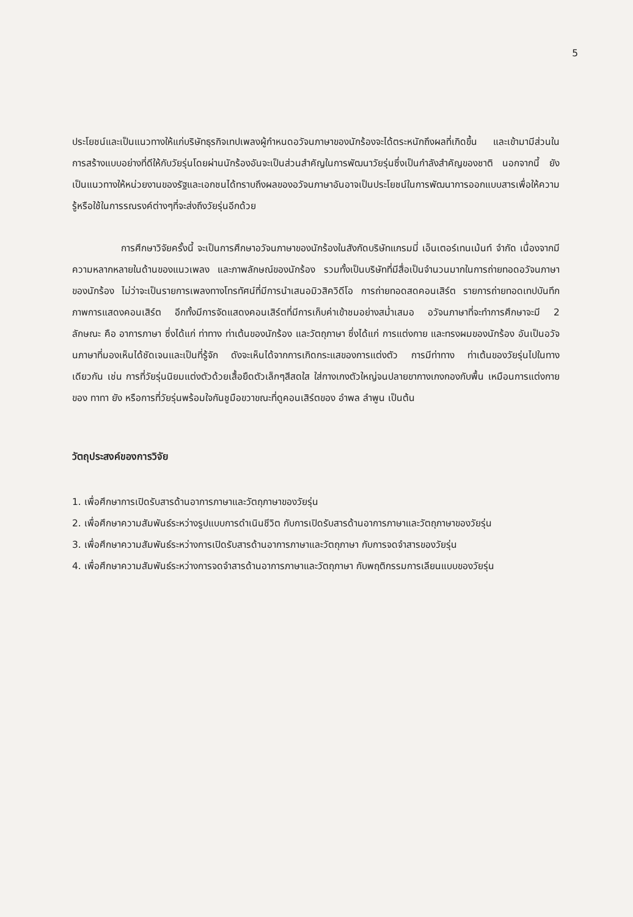5
ประโยชน์และเป็นแนวทางให้แก่บริษัทธุรกิจเทปเพลงผู้กำหนดอวัจนภาษาของนักร้องจะได้ตระหนักถึงผลที่เกิดขึ้น และเข้ามามีส่วนในการสร้างแบบอย่างที่ดีให้กับวัยรุ่นโดยผ่านนักร้องอันจะเป็นส่วนสำคัญในการพัฒนาวัยรุ่นซึ่งเป็นกำลังสำคัญของชาติ นอกจากนี้ ยังเป็นแนวทางให้หน่วยงานของรัฐและเอกชนได้ทราบถึงผลของอวัจนภาษาอันอาจเป็นประโยชน์ในการพัฒนาการออกแบบสารเพื่อให้ความรู้หรือใช้ในการรณรงค์ต่างๆที่จะส่งถึงวัยรุ่นอีกด้วย
การศึกษาวิจัยครั้งนี้ จะเป็นการศึกษาอวัจนภาษาของนักร้องในสังกัดบริษัทแกรมมี่ เอ็นเตอร์เทนเม้นท์ จำกัด เนื่องจากมีความหลากหลายในด้านของแนวเพลง และภาพลักษณ์ของนักร้อง รวมทั้งเป็นบริษัทที่มีสื่อเป็นจำนวนมากในการถ่ายทอดอวัจนภาษาของนักร้อง ไม่ว่าจะเป็นรายการเพลงทางโทรทัศน์ที่มีการนำเสนอมิวสิควิดีโอ การถ่ายทอดสดคอนเสิร์ต รายการถ่ายทอดเทปบันทึกภาพการแสดงคอนเสิร์ต อีกทั้งมีการจัดแสดงคอนเสิร์ตที่มีการเก็บค่าเข้าชมอย่างสม่ำเสมอ อวัจนภาษาที่จะทำการศึกษาจะมี 2 ลักษณะ คือ อาการภาษา ซึ่งได้แก่ ท่าทาง ท่าเต้นของนักร้อง และวัตถุภาษา ซึ่งได้แก่ การแต่งกาย และทรงผมของนักร้อง อันเป็นอวัจนภาษาที่มองเห็นได้ชัดเจนและเป็นที่รู้จัก ดังจะเห็นได้จากการเกิดกระแสของการแต่งตัว การมีท่าทาง ท่าเต้นของวัยรุ่นไปในทางเดียวกัน เช่น การที่วัยรุ่นนิยมแต่งตัวด้วยเสื้อยืดตัวเล็กๆสีสดใส ใส่กางเกงตัวใหญ่จนปลายขากางเกงกองกับพื้น เหมือนการแต่งกายของ ทาทา ยัง หรือการที่วัยรุ่นพร้อมใจกันชูมือขวาขณะที่ดูคอนเสิร์ตของ อำพล ลำพูน เป็นต้น
วัตถุประสงค์ของการวิจัย
1. เพื่อศึกษาการเปิดรับสารด้านอาการภาษาและวัตถุภาษาของวัยรุ่น
2. เพื่อศึกษาความสัมพันธ์ระหว่างรูปแบบการดำเนินชีวิต กับการเปิดรับสารด้านอาการภาษาและวัตถุภาษาของวัยรุ่น
3. เพื่อศึกษาความสัมพันธ์ระหว่างการเปิดรับสารด้านอาการภาษาและวัตถุภาษา กับการจดจำสารของวัยรุ่น
4. เพื่อศึกษาความสัมพันธ์ระหว่างการจดจำสารด้านอาการภาษาและวัตถุภาษา กับพฤติกรรมการเลียนแบบของวัยรุ่น